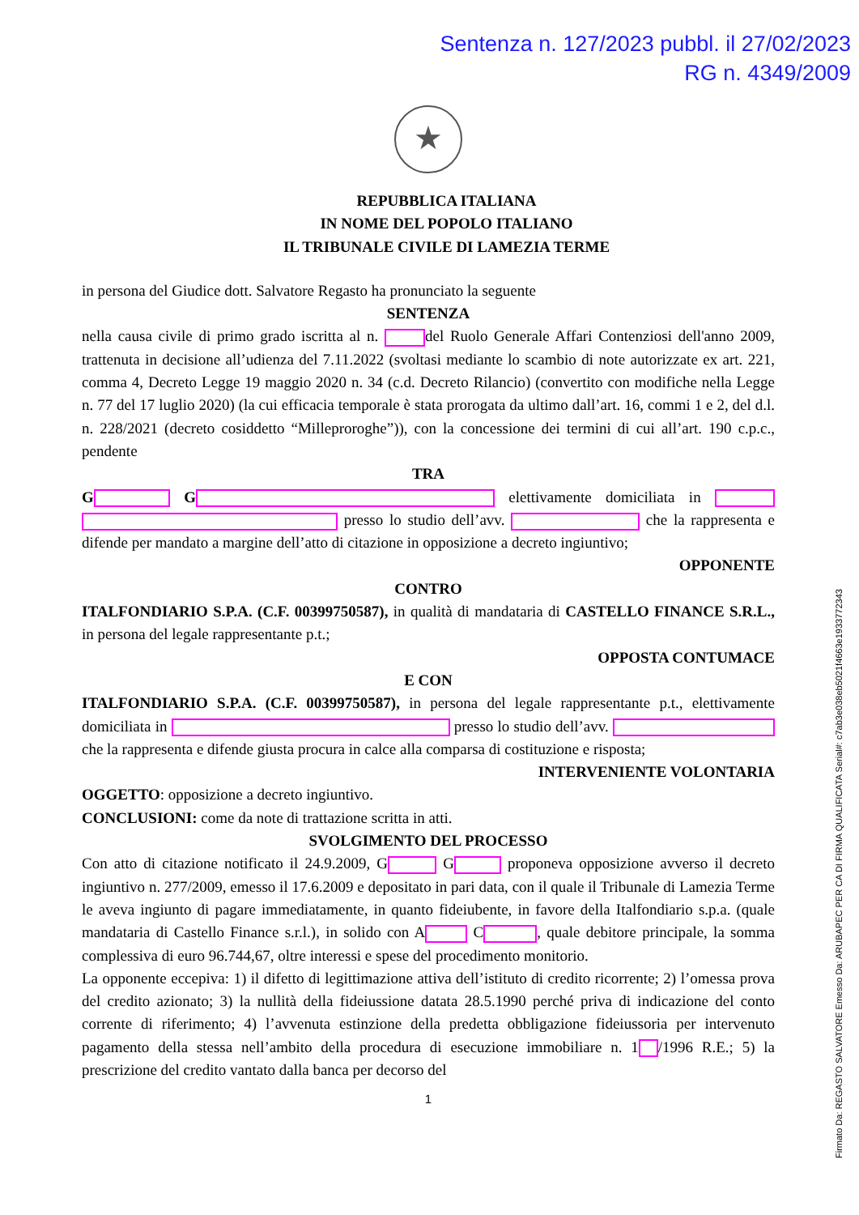Sentenza n. 127/2023 pubbl. il 27/02/2023
RG n. 4349/2009
★
REPUBBLICA ITALIANA
IN NOME DEL POPOLO ITALIANO
IL TRIBUNALE CIVILE DI LAMEZIA TERME
in persona del Giudice dott. Salvatore Regasto ha pronunciato la seguente
SENTENZA
nella causa civile di primo grado iscritta al n. del Ruolo Generale Affari Contenziosi dell'anno 2009, trattenuta in decisione all’udienza del 7.11.2022 (svoltasi mediante lo scambio di note autorizzate ex art. 221, comma 4, Decreto Legge 19 maggio 2020 n. 34 (c.d. Decreto Rilancio) (convertito con modifiche nella Legge n. 77 del 17 luglio 2020) (la cui efficacia temporale è stata prorogata da ultimo dall’art. 16, commi 1 e 2, del d.l. n. 228/2021 (decreto cosiddetto “Milleproroghe”)), con la concessione dei termini di cui all’art. 190 c.p.c., pendente
TRA
G G elettivamente domiciliata in presso lo studio dell’avv. che la rappresenta e difende per mandato a margine dell’atto di citazione in opposizione a decreto ingiuntivo;
OPPONENTE
CONTRO
ITALFONDIARIO S.P.A. (C.F. 00399750587), in qualità di mandataria di CASTELLO FINANCE S.R.L., in persona del legale rappresentante p.t.;
OPPOSTA CONTUMACE
E CON
ITALFONDIARIO S.P.A. (C.F. 00399750587), in persona del legale rappresentante p.t., elettivamente domiciliata in presso lo studio dell’avv. che la rappresenta e difende giusta procura in calce alla comparsa di costituzione e risposta;
INTERVENIENTE VOLONTARIA
OGGETTO: opposizione a decreto ingiuntivo.
CONCLUSIONI: come da note di trattazione scritta in atti.
SVOLGIMENTO DEL PROCESSO
Con atto di citazione notificato il 24.9.2009, G G proponeva opposizione avverso il decreto ingiuntivo n. 277/2009, emesso il 17.6.2009 e depositato in pari data, con il quale il Tribunale di Lamezia Terme le aveva ingiunto di pagare immediatamente, in quanto fideiubente, in favore della Italfondiario s.p.a. (quale mandataria di Castello Finance s.r.l.), in solido con A C , quale debitore principale, la somma complessiva di euro 96.744,67, oltre interessi e spese del procedimento monitorio.
La opponente eccepiva: 1) il difetto di legittimazione attiva dell’istituto di credito ricorrente; 2) l’omessa prova del credito azionato; 3) la nullità della fideiussione datata 28.5.1990 perché priva di indicazione del conto corrente di riferimento; 4) l’avvenuta estinzione della predetta obbligazione fideiussoria per intervenuto pagamento della stessa nell’ambito della procedura di esecuzione immobiliare n. 1 /1996 R.E.; 5) la prescrizione del credito vantato dalla banca per decorso del
1
Firmato Da: REGASTO SALVATORE Emesso Da: ARUBAPEC PER CA DI FIRMA QUALIFICATA Serial#: c7ab3e038eb5021f4663e1933772343